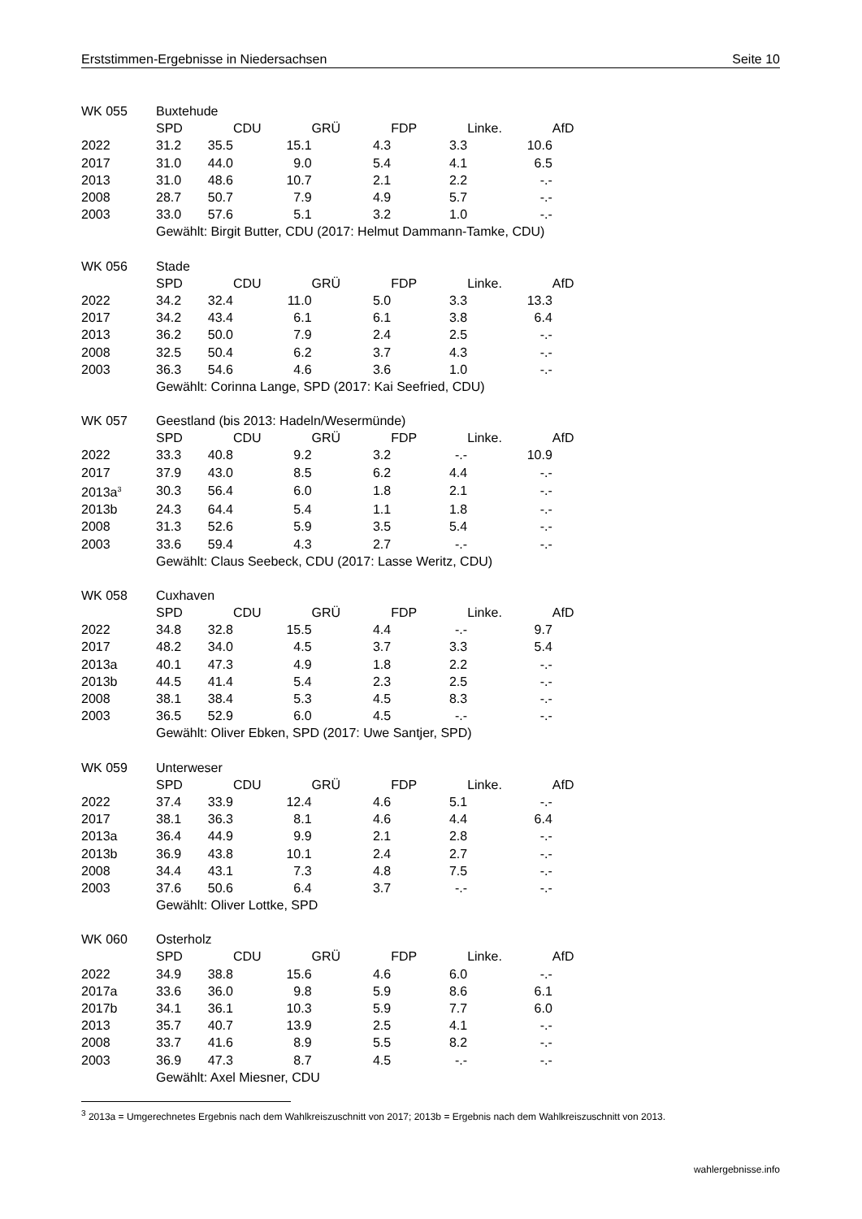Erststimmen-Ergebnisse in Niedersachsen Seite 10
| WK 055 | Buxtehude | | | | | | | | | | |
| | SPD | | CDU | | GRÜ | | FDP | | Linke. | | AfD |
| 2022 | 31.2 | 35.5 | | 15.1 | | 4.3 | | 3.3 | | 10.6 | |
| 2017 | 31.0 | 44.0 | | 9.0 | | 5.4 | | 4.1 | | 6.5 | |
| 2013 | 31.0 | 48.6 | | 10.7 | | 2.1 | | 2.2 | | -.- | |
| 2008 | 28.7 | 50.7 | | 7.9 | | 4.9 | | 5.7 | | -.- | |
| 2003 | 33.0 | 57.6 | | 5.1 | | 3.2 | | 1.0 | | -.- | |
| | Gewählt: Birgit Butter, CDU (2017: Helmut Dammann-Tamke, CDU) | | | | | | | | | | |
| WK 056 | Stade | | | | | | | | | | |
| | SPD | | CDU | | GRÜ | | FDP | | Linke. | | AfD |
| 2022 | 34.2 | 32.4 | | 11.0 | | 5.0 | | 3.3 | | 13.3 | |
| 2017 | 34.2 | 43.4 | | 6.1 | | 6.1 | | 3.8 | | 6.4 | |
| 2013 | 36.2 | 50.0 | | 7.9 | | 2.4 | | 2.5 | | -.- | |
| 2008 | 32.5 | 50.4 | | 6.2 | | 3.7 | | 4.3 | | -.- | |
| 2003 | 36.3 | 54.6 | | 4.6 | | 3.6 | | 1.0 | | -.- | |
| | Gewählt: Corinna Lange, SPD (2017: Kai Seefried, CDU) | | | | | | | | | | |
| WK 057 | Geestland (bis 2013: Hadeln/Wesermünde) | | | | | | | | | | |
| | SPD | | CDU | | GRÜ | | FDP | | Linke. | | AfD |
| 2022 | 33.3 | 40.8 | | 9.2 | | 3.2 | | -.- | | 10.9 | |
| 2017 | 37.9 | 43.0 | | 8.5 | | 6.2 | | 4.4 | | -.- | |
| 2013a<sup>3</sup> | 30.3 | 56.4 | | 6.0 | | 1.8 | | 2.1 | | -.- | |
| 2013b | 24.3 | 64.4 | | 5.4 | | 1.1 | | 1.8 | | -.- | |
| 2008 | 31.3 | 52.6 | | 5.9 | | 3.5 | | 5.4 | | -.- | |
| 2003 | 33.6 | 59.4 | | 4.3 | | 2.7 | | -.- | | -.- | |
| | Gewählt: Claus Seebeck, CDU (2017: Lasse Weritz, CDU) | | | | | | | | | | |
| WK 058 | Cuxhaven | | | | | | | | | | |
| | SPD | | CDU | | GRÜ | | FDP | | Linke. | | AfD |
| 2022 | 34.8 | 32.8 | | 15.5 | | 4.4 | | -.- | | 9.7 | |
| 2017 | 48.2 | 34.0 | | 4.5 | | 3.7 | | 3.3 | | 5.4 | |
| 2013a | 40.1 | 47.3 | | 4.9 | | 1.8 | | 2.2 | | -.- | |
| 2013b | 44.5 | 41.4 | | 5.4 | | 2.3 | | 2.5 | | -.- | |
| 2008 | 38.1 | 38.4 | | 5.3 | | 4.5 | | 8.3 | | -.- | |
| 2003 | 36.5 | 52.9 | | 6.0 | | 4.5 | | -.- | | -.- | |
| | Gewählt: Oliver Ebken, SPD (2017: Uwe Santjer, SPD) | | | | | | | | | | |
| WK 059 | Unterweser | | | | | | | | | | |
| | SPD | | CDU | | GRÜ | | FDP | | Linke. | | AfD |
| 2022 | 37.4 | 33.9 | | 12.4 | | 4.6 | | 5.1 | | -.- | |
| 2017 | 38.1 | 36.3 | | 8.1 | | 4.6 | | 4.4 | | 6.4 | |
| 2013a | 36.4 | 44.9 | | 9.9 | | 2.1 | | 2.8 | | -.- | |
| 2013b | 36.9 | 43.8 | | 10.1 | | 2.4 | | 2.7 | | -.- | |
| 2008 | 34.4 | 43.1 | | 7.3 | | 4.8 | | 7.5 | | -.- | |
| 2003 | 37.6 | 50.6 | | 6.4 | | 3.7 | | -.- | | -.- | |
| | Gewählt: Oliver Lottke, SPD | | | | | | | | | | |
| WK 060 | Osterholz | | | | | | | | | | |
| | SPD | | CDU | | GRÜ | | FDP | | Linke. | | AfD |
| 2022 | 34.9 | 38.8 | | 15.6 | | 4.6 | | 6.0 | | -.- | |
| 2017a | 33.6 | 36.0 | | 9.8 | | 5.9 | | 8.6 | | 6.1 | |
| 2017b | 34.1 | 36.1 | | 10.3 | | 5.9 | | 7.7 | | 6.0 | |
| 2013 | 35.7 | 40.7 | | 13.9 | | 2.5 | | 4.1 | | -.- | |
| 2008 | 33.7 | 41.6 | | 8.9 | | 5.5 | | 8.2 | | -.- | |
| 2003 | 36.9 | 47.3 | | 8.7 | | 4.5 | | -.- | | -.- | |
| | Gewählt: Axel Miesner, CDU | | | | | | | | | | |
<sup>3</sup> 2013a = Umgerechnetes Ergebnis nach dem Wahlkreiszuschnitt von 2017; 2013b = Ergebnis nach dem Wahlkreiszuschnitt von 2013.
wahlergebnisse.info